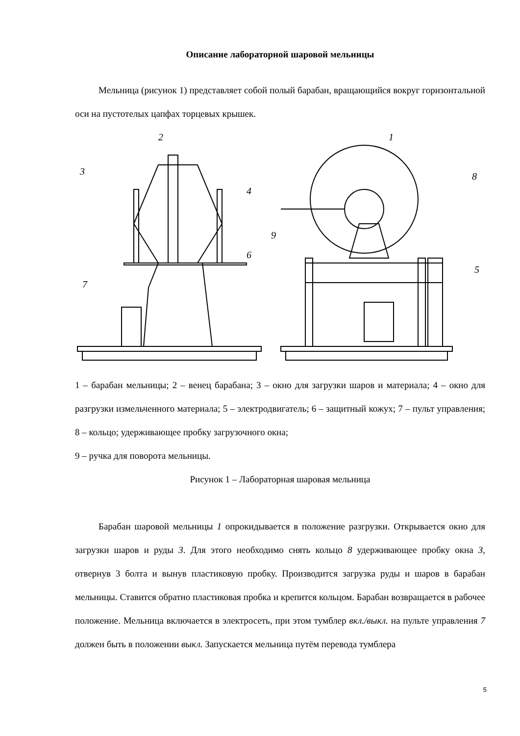Описание лабораторной шаровой мельницы
Мельница (рисунок 1) представляет собой полый барабан, вращающийся вокруг горизонтальной оси на пустотелых цапфах торцевых крышек.
2
3
4
6
7
1
8
9
5
1 – барабан мельницы; 2 – венец барабана; 3 – окно для загрузки шаров и материала; 4 – окно для разгрузки измельченного материала; 5 – электродвигатель; 6 – защитный кожух; 7 – пульт управления; 8 – кольцо; удерживающее пробку загрузочного окна;
9 – ручка для поворота мельницы.
Рисунок 1 – Лабораторная шаровая мельница
Барабан шаровой мельницы 1 опрокидывается в положение разгрузки. Открывается окно для загрузки шаров и руды 3. Для этого необходимо снять кольцо 8 удерживающее пробку окна 3, отвернув 3 болта и вынув пластиковую пробку. Производится загрузка руды и шаров в барабан мельницы. Ставится обратно пластиковая пробка и крепится кольцом. Барабан возвращается в рабочее положение. Мельница включается в электросеть, при этом тумблер вкл./выкл. на пульте управления 7 должен быть в положении выкл. Запускается мельница путём перевода тумблера
5